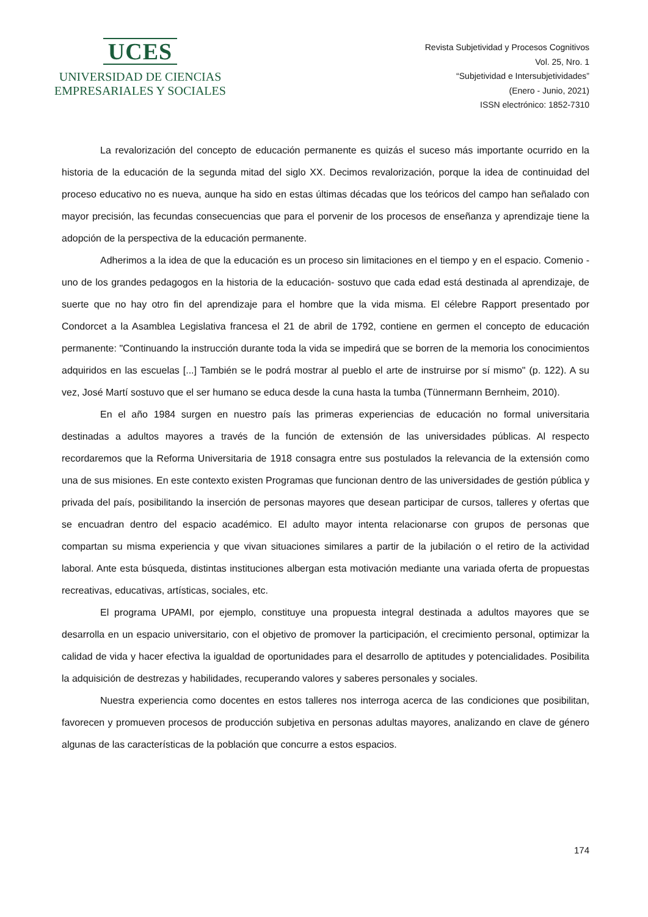UCES
UNIVERSIDAD DE CIENCIAS
EMPRESARIALES Y SOCIALES
Revista Subjetividad y Procesos Cognitivos
Vol. 25, Nro. 1
“Subjetividad e Intersubjetividades”
(Enero - Junio, 2021)
ISSN electrónico: 1852-7310
La revalorización del concepto de educación permanente es quizás el suceso más importante ocurrido en la historia de la educación de la segunda mitad del siglo XX. Decimos revalorización, porque la idea de continuidad del proceso educativo no es nueva, aunque ha sido en estas últimas décadas que los teóricos del campo han señalado con mayor precisión, las fecundas consecuencias que para el porvenir de los procesos de enseñanza y aprendizaje tiene la adopción de la perspectiva de la educación permanente.
Adherimos a la idea de que la educación es un proceso sin limitaciones en el tiempo y en el espacio. Comenio -uno de los grandes pedagogos en la historia de la educación- sostuvo que cada edad está destinada al aprendizaje, de suerte que no hay otro fin del aprendizaje para el hombre que la vida misma. El célebre Rapport presentado por Condorcet a la Asamblea Legislativa francesa el 21 de abril de 1792, contiene en germen el concepto de educación permanente: "Continuando la instrucción durante toda la vida se impedirá que se borren de la memoria los conocimientos adquiridos en las escuelas [...] También se le podrá mostrar al pueblo el arte de instruirse por sí mismo" (p. 122). A su vez, José Martí sostuvo que el ser humano se educa desde la cuna hasta la tumba (Tünnermann Bernheim, 2010).
En el año 1984 surgen en nuestro país las primeras experiencias de educación no formal universitaria destinadas a adultos mayores a través de la función de extensión de las universidades públicas. Al respecto recordaremos que la Reforma Universitaria de 1918 consagra entre sus postulados la relevancia de la extensión como una de sus misiones. En este contexto existen Programas que funcionan dentro de las universidades de gestión pública y privada del país, posibilitando la inserción de personas mayores que desean participar de cursos, talleres y ofertas que se encuadran dentro del espacio académico. El adulto mayor intenta relacionarse con grupos de personas que compartan su misma experiencia y que vivan situaciones similares a partir de la jubilación o el retiro de la actividad laboral. Ante esta búsqueda, distintas instituciones albergan esta motivación mediante una variada oferta de propuestas recreativas, educativas, artísticas, sociales, etc.
El programa UPAMI, por ejemplo, constituye una propuesta integral destinada a adultos mayores que se desarrolla en un espacio universitario, con el objetivo de promover la participación, el crecimiento personal, optimizar la calidad de vida y hacer efectiva la igualdad de oportunidades para el desarrollo de aptitudes y potencialidades. Posibilita la adquisición de destrezas y habilidades, recuperando valores y saberes personales y sociales.
Nuestra experiencia como docentes en estos talleres nos interroga acerca de las condiciones que posibilitan, favorecen y promueven procesos de producción subjetiva en personas adultas mayores, analizando en clave de género algunas de las características de la población que concurre a estos espacios.
174